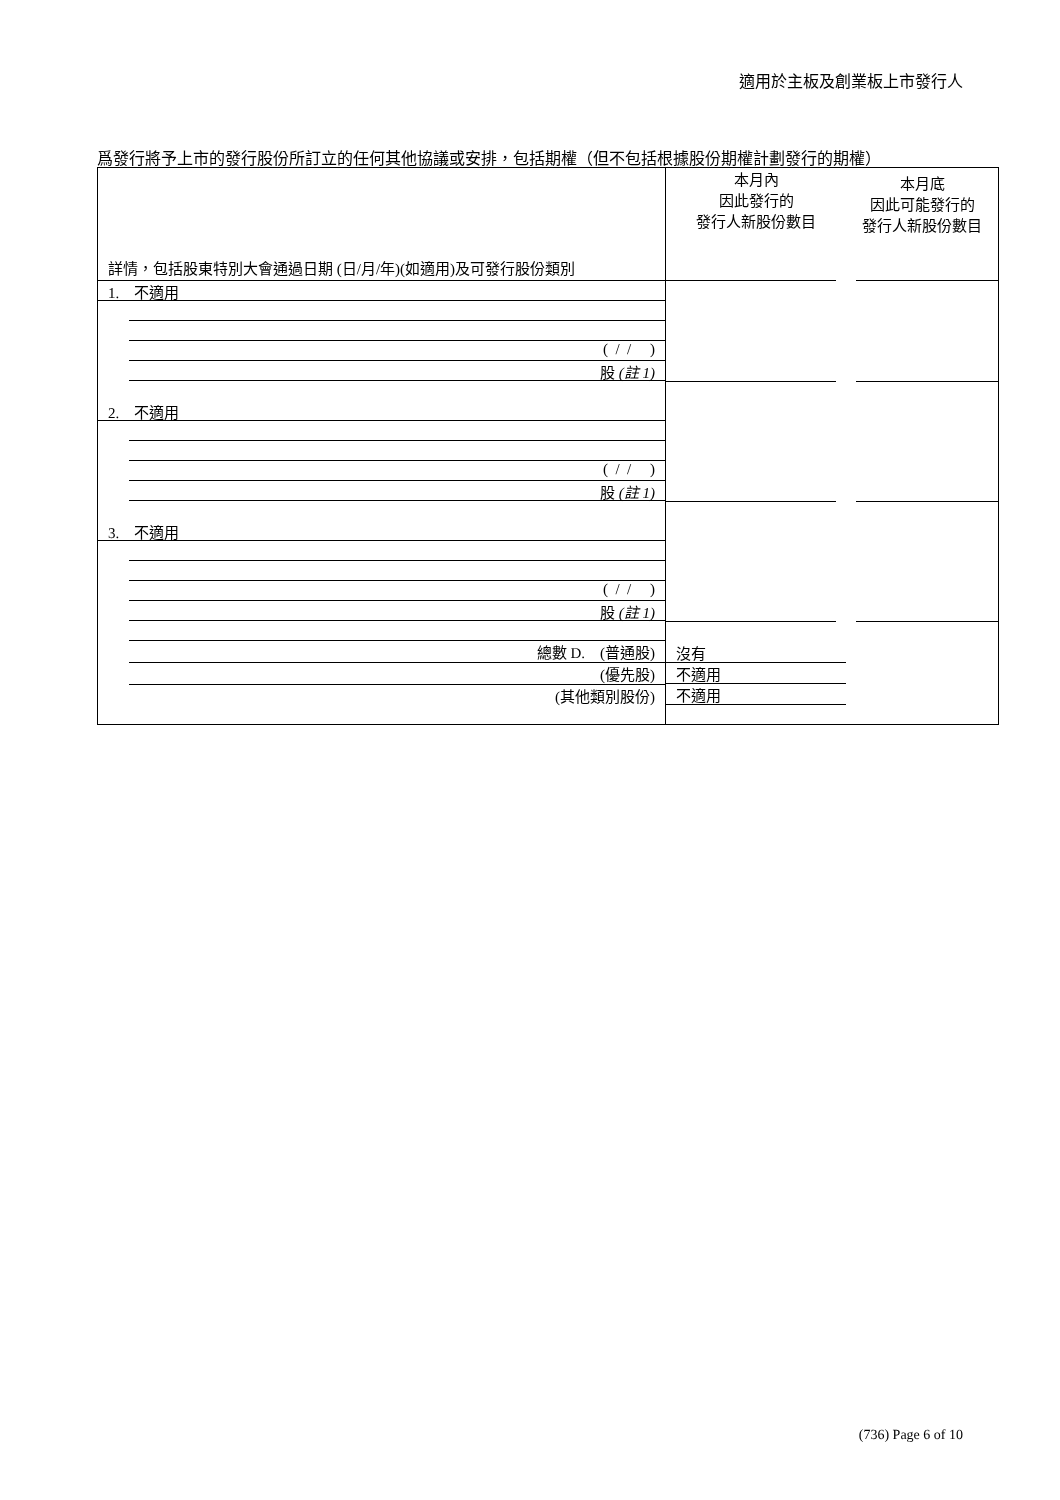適用於主板及創業板上市發行人
爲發行將予上市的發行股份所訂立的任何其他協議或安排，包括期權（但不包括根據股份期權計劃發行的期權）
| 詳情，包括股東特別大會通過日期 (日/月/年)(如適用)及可發行股份類別 | 本月內 因此發行的 發行人新股份數目 | 本月底 因此可能發行的 發行人新股份數目 |
| 1. 不適用 ( / / ) 股 (註 1) | | |
| 2. 不適用 ( / / ) 股 (註 1) | | |
| 3. 不適用 ( / / ) 股 (註 1) | | |
| 總數 D. (普通股) (優先股) (其他類別股份) | 沒有 不適用 不適用 | |
(736) Page 6 of 10